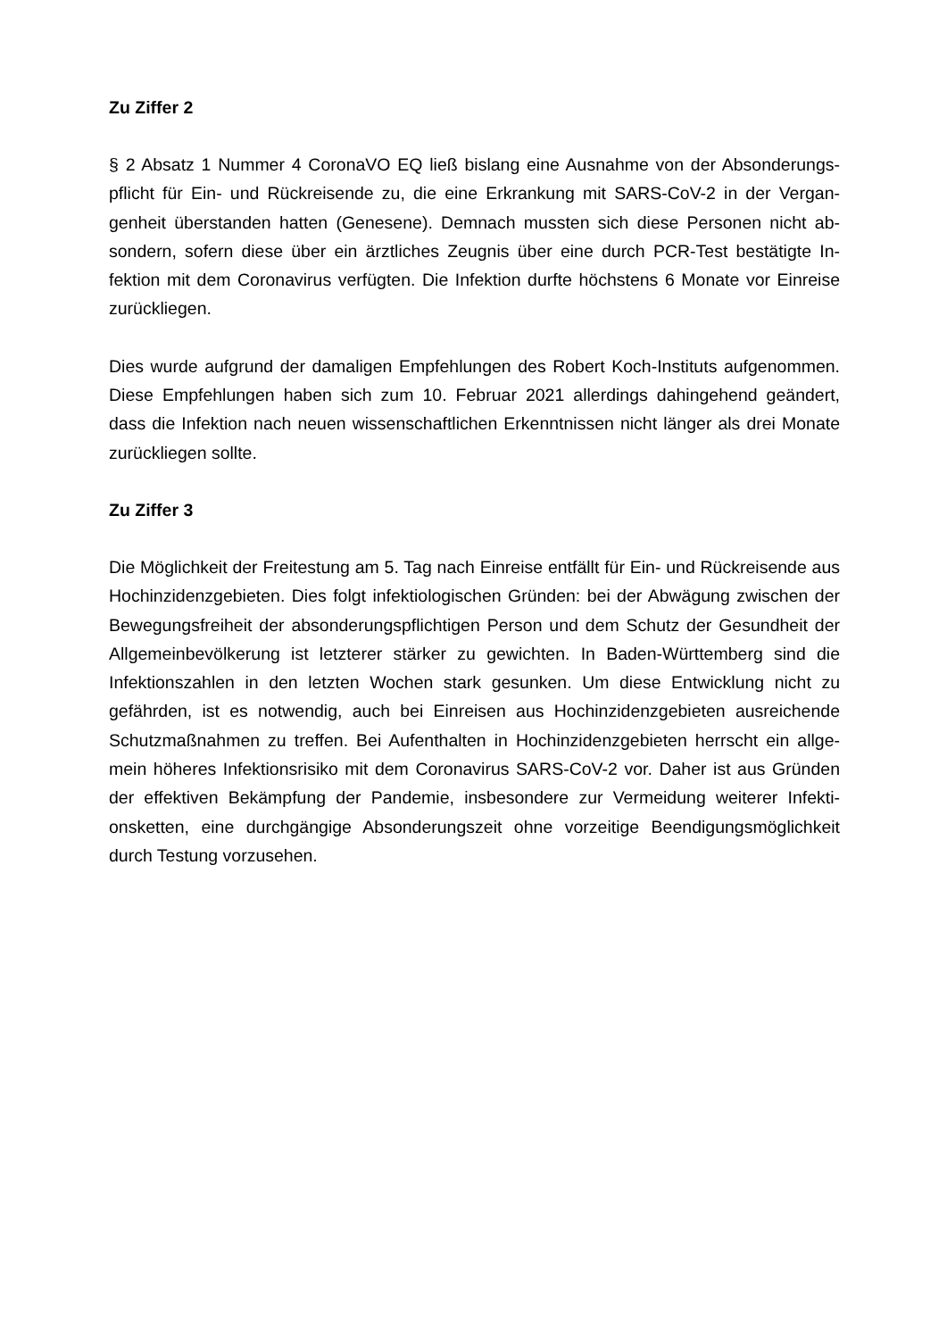Zu Ziffer 2
§ 2 Absatz 1 Nummer 4 CoronaVO EQ ließ bislang eine Ausnahme von der Absonderungs­pflicht für Ein- und Rückreisende zu, die eine Erkrankung mit SARS-CoV-2 in der Vergan­genheit überstanden hatten (Genesene). Demnach mussten sich diese Personen nicht ab­sondern, sofern diese über ein ärztliches Zeugnis über eine durch PCR-Test bestätigte In­fektion mit dem Coronavirus verfügten. Die Infektion durfte höchstens 6 Monate vor Einreise zurückliegen.
Dies wurde aufgrund der damaligen Empfehlungen des Robert Koch-Instituts aufgenom­men. Diese Empfehlungen haben sich zum 10. Februar 2021 allerdings dahingehend geän­dert, dass die Infektion nach neuen wissenschaftlichen Erkenntnissen nicht länger als drei Monate zurückliegen sollte.
Zu Ziffer 3
Die Möglichkeit der Freitestung am 5. Tag nach Einreise entfällt für Ein- und Rückreisende aus Hochinzidenzgebieten. Dies folgt infektiologischen Gründen: bei der Abwägung zwi­schen der Bewegungsfreiheit der absonderungspflichtigen Person und dem Schutz der Ge­sundheit der Allgemeinbevölkerung ist letzterer stärker zu gewichten. In Baden-Württemberg sind die Infektionszahlen in den letzten Wochen stark gesunken. Um diese Entwicklung nicht zu gefährden, ist es notwendig, auch bei Einreisen aus Hochinzidenzgebieten ausreichende Schutzmaßnahmen zu treffen. Bei Aufenthalten in Hochinzidenzgebieten herrscht ein allge­mein höheres Infektionsrisiko mit dem Coronavirus SARS-CoV-2 vor. Daher ist aus Gründen der effektiven Bekämpfung der Pandemie, insbesondere zur Vermeidung weiterer Infekti­onsketten, eine durchgängige Absonderungszeit ohne vorzeitige Beendigungsmöglichkeit durch Testung vorzusehen.